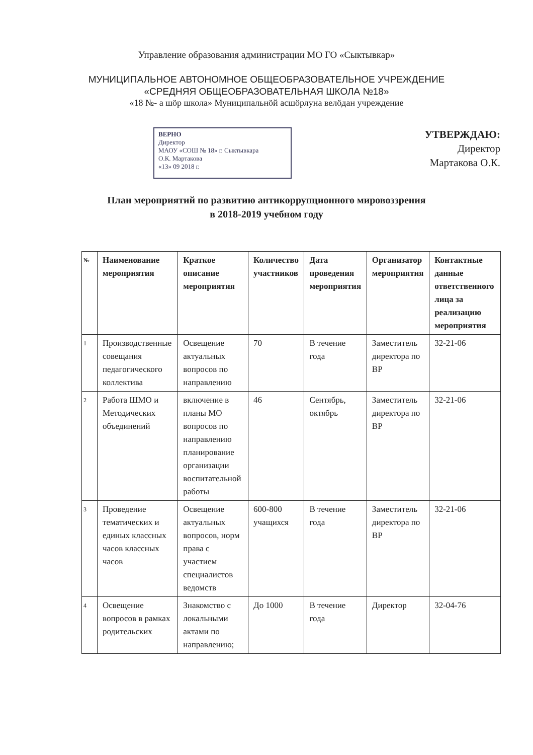Управление образования администрации МО ГО «Сыктывкар»
МУНИЦИПАЛЬНОЕ АВТОНОМНОЕ ОБЩЕОБРАЗОВАТЕЛЬНОЕ УЧРЕЖДЕНИЕ
«СРЕДНЯЯ ОБЩЕОБРАЗОВАТЕЛЬНАЯ ШКОЛА №18»
«18 №- а шӧр школа» Муниципальнӧй асшӧрлуна велӧдан учреждение
ВЕРНО
Директор
МАОУ «СОШ № 18» г. Сыктывкара
О.К. Мартакова
«13» 09 2018 г.
УТВЕРЖДАЮ:
Директор
Мартакова О.К.
План мероприятий по развитию антикоррупционного мировоззрения
в 2018-2019 учебном году
| № | Наименование мероприятия | Краткое описание мероприятия | Количество участников | Дата проведения мероприятия | Организатор мероприятия | Контактные данные ответственного лица за реализацию мероприятия |
| --- | --- | --- | --- | --- | --- | --- |
| 1 | Производственные совещания педагогического коллектива | Освещение актуальных вопросов по направлению | 70 | В течение года | Заместитель директора по ВР | 32-21-06 |
| 2 | Работа ШМО и Методических объединений | включение в планы МО вопросов по направлению планирование организации воспитательной работы | 46 | Сентябрь, октябрь | Заместитель директора по ВР | 32-21-06 |
| 3 | Проведение тематических и единых классных часов классных часов | Освещение актуальных вопросов, норм права с участием специалистов ведомств | 600-800 учащихся | В течение года | Заместитель директора по ВР | 32-21-06 |
| 4 | Освещение вопросов в рамках родительских | Знакомство с локальными актами по направлению; | До 1000 | В течение года | Директор | 32-04-76 |